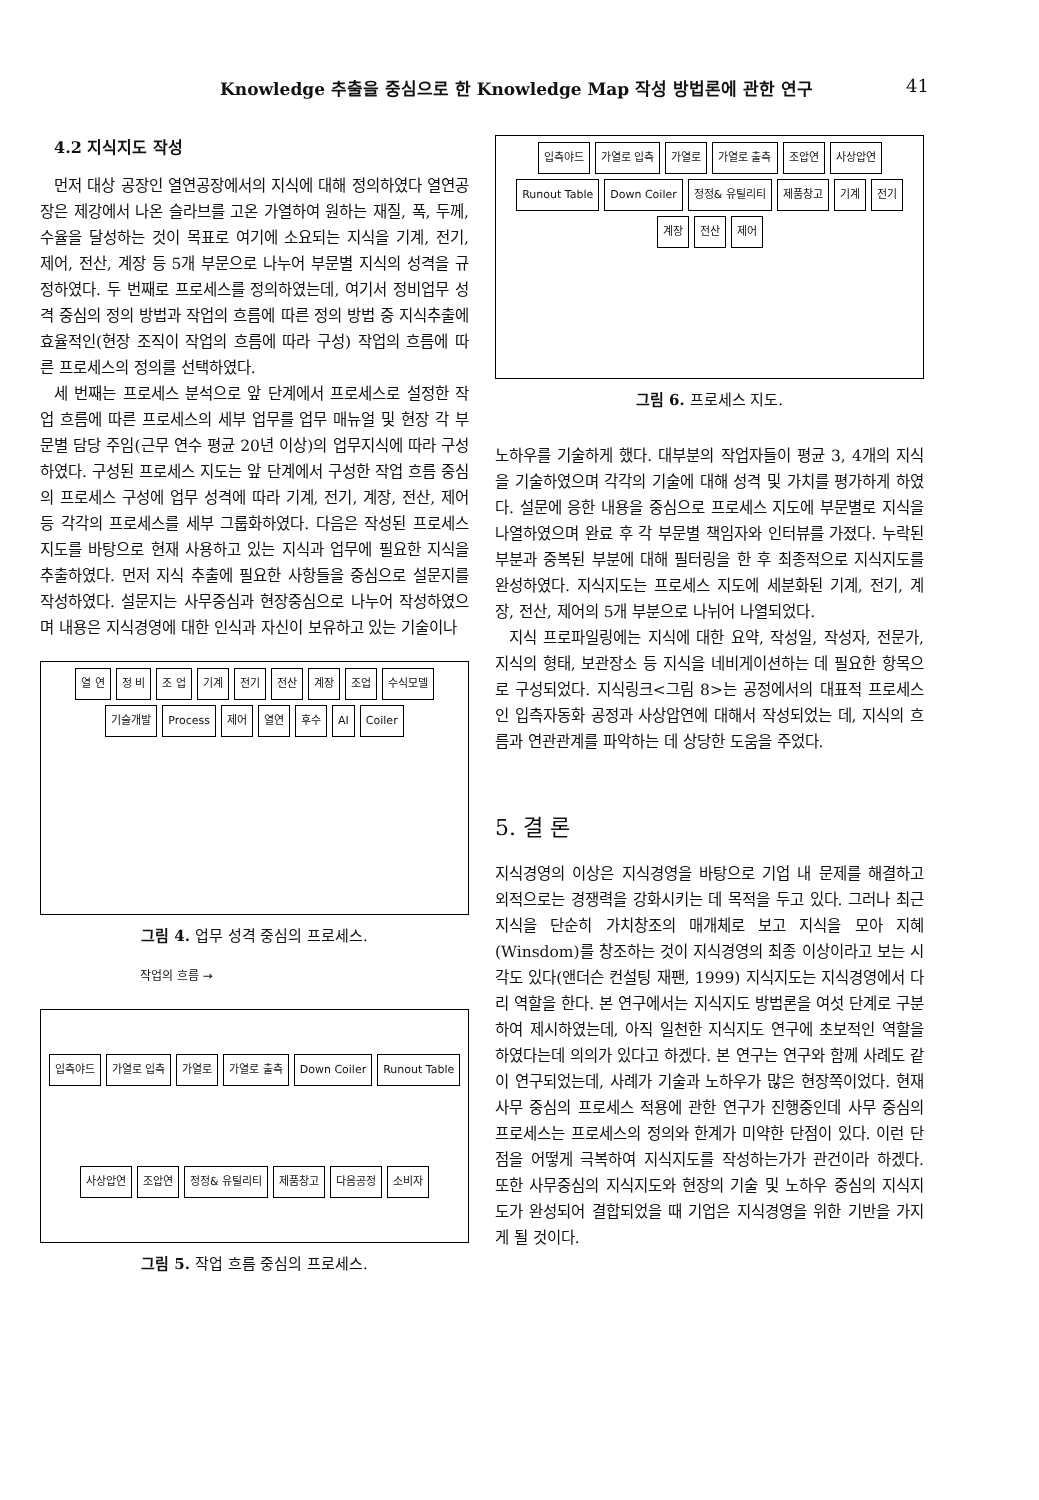Knowledge 추출을 중심으로 한 Knowledge Map 작성 방법론에 관한 연구 41
4.2 지식지도 작성
먼저 대상 공장인 열연공장에서의 지식에 대해 정의하였다 열연공장은 제강에서 나온 슬라브를 고온 가열하여 원하는 재질, 폭, 두께, 수율을 달성하는 것이 목표로 여기에 소요되는 지식을 기계, 전기, 제어, 전산, 계장 등 5개 부문으로 나누어 부문별 지식의 성격을 규정하였다. 두 번째로 프로세스를 정의하였는데, 여기서 정비업무 성격 중심의 정의 방법과 작업의 흐름에 따른 정의 방법 중 지식추출에 효율적인(현장 조직이 작업의 흐름에 따라 구성) 작업의 흐름에 따른 프로세스의 정의를 선택하였다.
세 번째는 프로세스 분석으로 앞 단계에서 프로세스로 설정한 작업 흐름에 따른 프로세스의 세부 업무를 업무 매뉴얼 및 현장 각 부문별 담당 주임(근무 연수 평균 20년 이상)의 업무지식에 따라 구성하였다. 구성된 프로세스 지도는 앞 단계에서 구성한 작업 흐름 중심의 프로세스 구성에 업무 성격에 따라 기계, 전기, 계장, 전산, 제어 등 각각의 프로세스를 세부 그룹화하였다. 다음은 작성된 프로세스 지도를 바탕으로 현재 사용하고 있는 지식과 업무에 필요한 지식을 추출하였다. 먼저 지식 추출에 필요한 사항들을 중심으로 설문지를 작성하였다. 설문지는 사무중심과 현장중심으로 나누어 작성하였으며 내용은 지식경영에 대한 인식과 자신이 보유하고 있는 기술이나
열 연 정 비 조 업 기계 전기 전산 계장 조업 수식모델 기술개발 Process 제어 열연 후수 AI Coiler
그림 4. 업무 성격 중심의 프로세스.
작업의 흐름 →
입측야드 가열로 입측 가열로 가열로 출측 Down Coiler Runout Table 사상압연 조압연 정정& 유틸리티 제품창고 다음공정 소비자
그림 5. 작업 흐름 중심의 프로세스.
입측야드 가열로 입측 가열로 가열로 출측 조압연 사상압연 Runout Table Down Coiler 정정& 유틸리티 제품창고 기계 전기 계장 전산 제어
그림 6. 프로세스 지도.
노하우를 기술하게 했다. 대부분의 작업자들이 평균 3, 4개의 지식을 기술하였으며 각각의 기술에 대해 성격 및 가치를 평가하게 하였다. 설문에 응한 내용을 중심으로 프로세스 지도에 부문별로 지식을 나열하였으며 완료 후 각 부문별 책임자와 인터뷰를 가졌다. 누락된 부분과 중복된 부분에 대해 필터링을 한 후 최종적으로 지식지도를 완성하였다. 지식지도는 프로세스 지도에 세분화된 기계, 전기, 계장, 전산, 제어의 5개 부분으로 나뉘어 나열되었다.
지식 프로파일링에는 지식에 대한 요약, 작성일, 작성자, 전문가, 지식의 형태, 보관장소 등 지식을 네비게이션하는 데 필요한 항목으로 구성되었다. 지식링크<그림 8>는 공정에서의 대표적 프로세스인 입측자동화 공정과 사상압연에 대해서 작성되었는 데, 지식의 흐름과 연관관계를 파악하는 데 상당한 도움을 주었다.
5. 결 론
지식경영의 이상은 지식경영을 바탕으로 기업 내 문제를 해결하고 외적으로는 경쟁력을 강화시키는 데 목적을 두고 있다. 그러나 최근 지식을 단순히 가치창조의 매개체로 보고 지식을 모아 지혜(Winsdom)를 창조하는 것이 지식경영의 최종 이상이라고 보는 시각도 있다(앤더슨 컨설팅 재팬, 1999) 지식지도는 지식경영에서 다리 역할을 한다. 본 연구에서는 지식지도 방법론을 여섯 단계로 구분하여 제시하였는데, 아직 일천한 지식지도 연구에 초보적인 역할을 하였다는데 의의가 있다고 하겠다. 본 연구는 연구와 함께 사례도 같이 연구되었는데, 사례가 기술과 노하우가 많은 현장쪽이었다. 현재 사무 중심의 프로세스 적용에 관한 연구가 진행중인데 사무 중심의 프로세스는 프로세스의 정의와 한계가 미약한 단점이 있다. 이런 단점을 어떻게 극복하여 지식지도를 작성하는가가 관건이라 하겠다. 또한 사무중심의 지식지도와 현장의 기술 및 노하우 중심의 지식지도가 완성되어 결합되었을 때 기업은 지식경영을 위한 기반을 가지게 될 것이다.